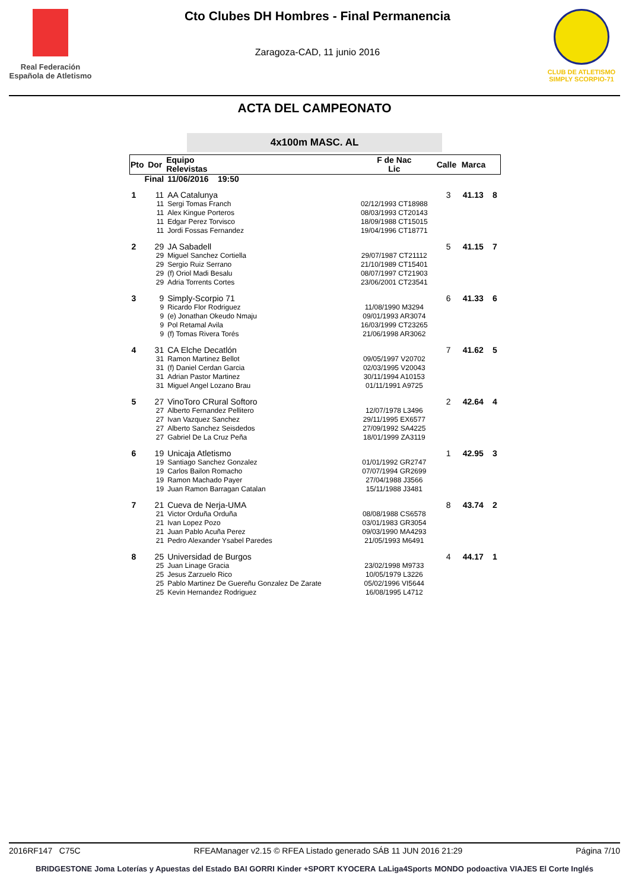Real Federación Española de Atletismo
Cto Clubes DH Hombres - Final Permanencia
Zaragoza-CAD, 11 junio 2016
CLUB DE ATLETISMO SIMPLY SCORPIO-71
ACTA DEL CAMPEONATO
4x100m MASC. AL
| Pto | Dor | Equipo Relevistas | F de Nac Lic | Calle | Marca | |
| --- | --- | --- | --- | --- | --- | --- |
| Final | | 11/06/2016 19:50 | | | | |
| 1 | 11 | AA Catalunya | | 3 | 41.13 | 8 |
| | 11 | Sergi Tomas Franch | 02/12/1993 CT18988 | | | |
| | 11 | Alex Kingue Porteros | 08/03/1993 CT20143 | | | |
| | 11 | Edgar Perez Torvisco | 18/09/1988 CT15015 | | | |
| | 11 | Jordi Fossas Fernandez | 19/04/1996 CT18771 | | | |
| 2 | 29 | JA Sabadell | | 5 | 41.15 | 7 |
| | 29 | Miguel Sanchez Cortiella | 29/07/1987 CT21112 | | | |
| | 29 | Sergio Ruiz Serrano | 21/10/1989 CT15401 | | | |
| | 29 | (f) Oriol Madi Besalu | 08/07/1997 CT21903 | | | |
| | 29 | Adria Torrents Cortes | 23/06/2001 CT23541 | | | |
| 3 | 9 | Simply-Scorpio 71 | | 6 | 41.33 | 6 |
| | 9 | Ricardo Flor Rodriguez | 11/08/1990 M3294 | | | |
| | 9 | (e) Jonathan Okeudo Nmaju | 09/01/1993 AR3074 | | | |
| | 9 | Pol Retamal Avila | 16/03/1999 CT23265 | | | |
| | 9 | (f) Tomas Rivera Torés | 21/06/1998 AR3062 | | | |
| 4 | 31 | CA Elche Decatlón | | 7 | 41.62 | 5 |
| | 31 | Ramon Martinez Bellot | 09/05/1997 V20702 | | | |
| | 31 | (f) Daniel Cerdan Garcia | 02/03/1995 V20043 | | | |
| | 31 | Adrian Pastor Martinez | 30/11/1994 A10153 | | | |
| | 31 | Miguel Angel Lozano Brau | 01/11/1991 A9725 | | | |
| 5 | 27 | VinoToro CRural Softoro | | 2 | 42.64 | 4 |
| | 27 | Alberto Fernandez Pellitero | 12/07/1978 L3496 | | | |
| | 27 | Ivan Vazquez Sanchez | 29/11/1995 EX6577 | | | |
| | 27 | Alberto Sanchez Seisdedos | 27/09/1992 SA4225 | | | |
| | 27 | Gabriel De La Cruz Peña | 18/01/1999 ZA3119 | | | |
| 6 | 19 | Unicaja Atletismo | | 1 | 42.95 | 3 |
| | 19 | Santiago Sanchez Gonzalez | 01/01/1992 GR2747 | | | |
| | 19 | Carlos Bailon Romacho | 07/07/1994 GR2699 | | | |
| | 19 | Ramon Machado Payer | 27/04/1988 J3566 | | | |
| | 19 | Juan Ramon Barragan Catalan | 15/11/1988 J3481 | | | |
| 7 | 21 | Cueva de Nerja-UMA | | 8 | 43.74 | 2 |
| | 21 | Victor Orduña Orduña | 08/08/1988 CS6578 | | | |
| | 21 | Ivan Lopez Pozo | 03/01/1983 GR3054 | | | |
| | 21 | Juan Pablo Acuña Perez | 09/03/1990 MA4293 | | | |
| | 21 | Pedro Alexander Ysabel Paredes | 21/05/1993 M6491 | | | |
| 8 | 25 | Universidad de Burgos | | 4 | 44.17 | 1 |
| | 25 | Juan Linage Gracia | 23/02/1998 M9733 | | | |
| | 25 | Jesus Zarzuelo Rico | 10/05/1979 L3226 | | | |
| | 25 | Pablo Martinez De Guereñu Gonzalez De Zarate | 05/02/1996 VI5644 | | | |
| | 25 | Kevin Hernandez Rodriguez | 16/08/1995 L4712 | | | |
2016RF147 C75C RFEAManager v2.15 © RFEA Listado generado SÁB 11 JUN 2016 21:29 Página 7/10
BRIDGESTONE Joma Loterías y Apuestas del Estado BAI GORRI Kinder +SPORT KYOCERA LaLiga4Sports MONDO podoactiva VIAJES El Corte Inglés